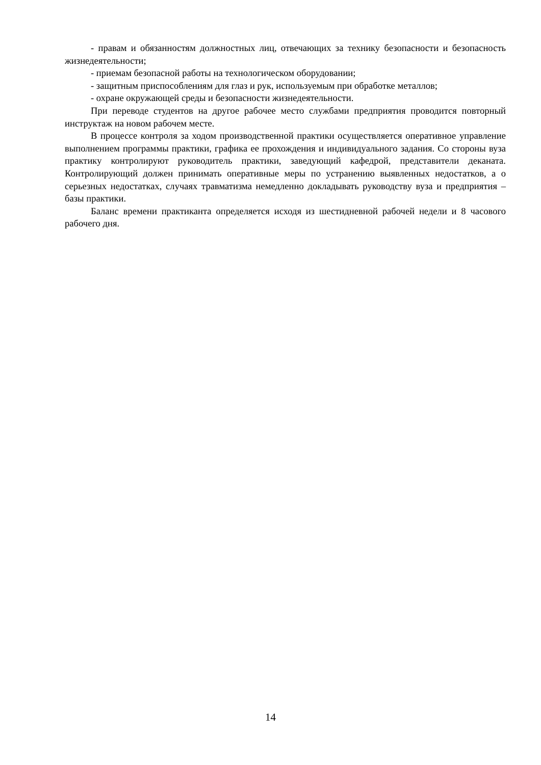- правам и обязанностям должностных лиц, отвечающих за технику безопасности и безопасность жизнедеятельности;
- приемам безопасной работы на технологическом оборудовании;
- защитным приспособлениям для глаз и рук, используемым при обработке металлов;
- охране окружающей среды и безопасности жизнедеятельности.
При переводе студентов на другое рабочее место службами предприятия проводится повторный инструктаж на новом рабочем месте.
В процессе контроля за ходом производственной практики осуществляется оператив­ное управление выполнением программы практики, графика ее прохождения и индивидуаль­ного задания. Со стороны вуза практику контролируют руководитель практики, заведующий кафедрой, представители деканата. Контролирующий должен принимать оперативные меры по устранению выявленных недостатков, а о серьезных недостатках, случаях травматизма немедленно докладывать руководству вуза и предприятия – базы практики.
Баланс времени практиканта определяется исходя из шестидневной рабочей недели и 8 часового рабочего дня.
14